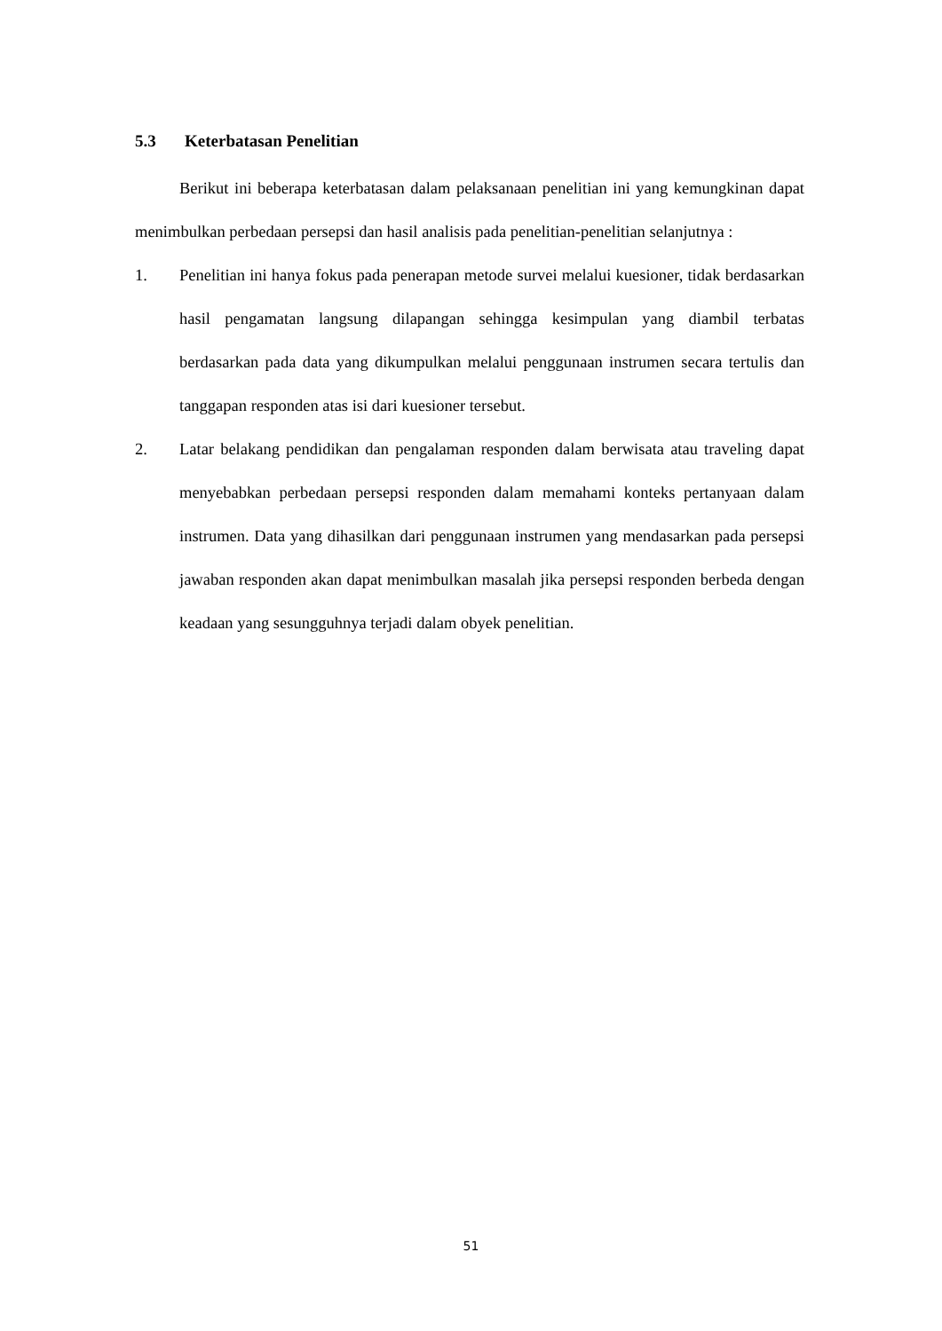5.3 Keterbatasan Penelitian
Berikut ini beberapa keterbatasan dalam pelaksanaan penelitian ini yang kemungkinan dapat menimbulkan perbedaan persepsi dan hasil analisis pada penelitian-penelitian selanjutnya :
1. Penelitian ini hanya fokus pada penerapan metode survei melalui kuesioner, tidak berdasarkan hasil pengamatan langsung dilapangan sehingga kesimpulan yang diambil terbatas berdasarkan pada data yang dikumpulkan melalui penggunaan instrumen secara tertulis dan tanggapan responden atas isi dari kuesioner tersebut.
2. Latar belakang pendidikan dan pengalaman responden dalam berwisata atau traveling dapat menyebabkan perbedaan persepsi responden dalam memahami konteks pertanyaan dalam instrumen. Data yang dihasilkan dari penggunaan instrumen yang mendasarkan pada persepsi jawaban responden akan dapat menimbulkan masalah jika persepsi responden berbeda dengan keadaan yang sesungguhnya terjadi dalam obyek penelitian.
51